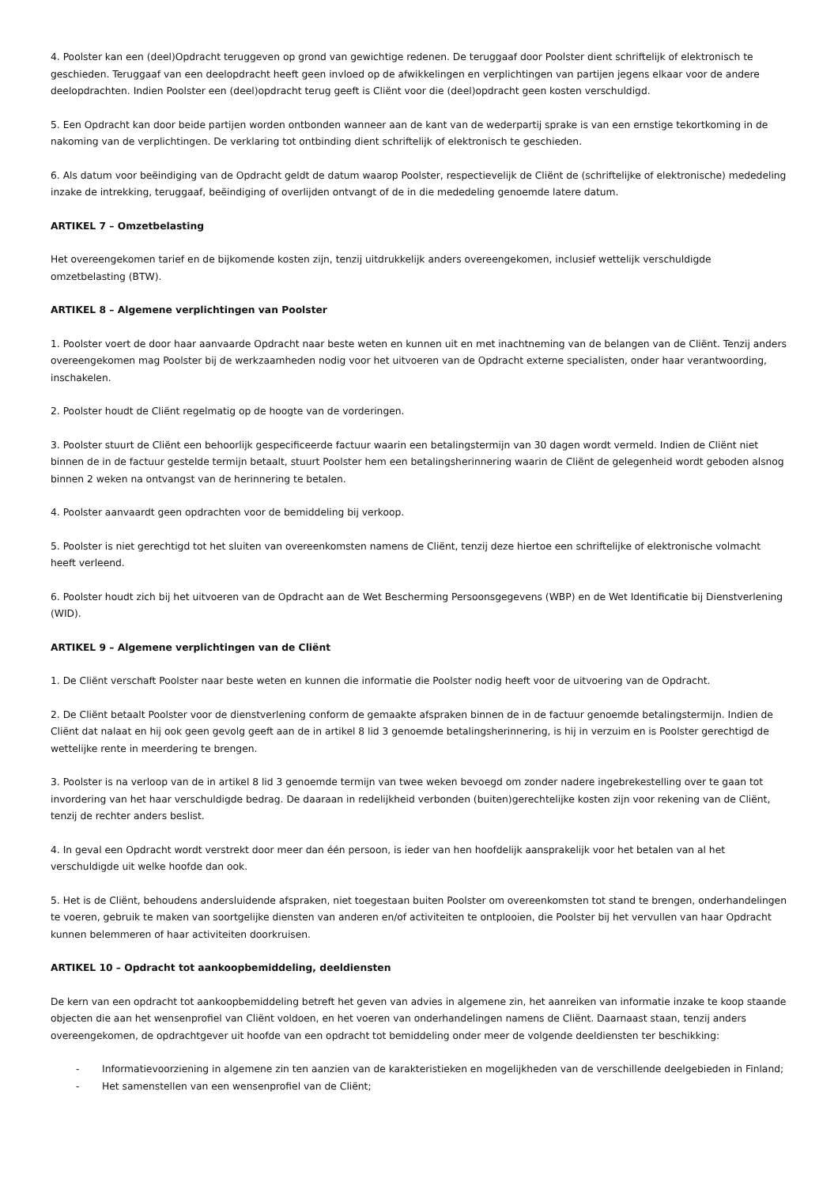4. Poolster kan een (deel)Opdracht teruggeven op grond van gewichtige redenen. De teruggaaf door Poolster dient schriftelijk of elektronisch te geschieden. Teruggaaf van een deelopdracht heeft geen invloed op de afwikkelingen en verplichtingen van partijen jegens elkaar voor de andere deelopdrachten. Indien Poolster een (deel)opdracht terug geeft is Cliënt voor die (deel)opdracht geen kosten verschuldigd.
5. Een Opdracht kan door beide partijen worden ontbonden wanneer aan de kant van de wederpartij sprake is van een ernstige tekortkoming in de nakoming van de verplichtingen. De verklaring tot ontbinding dient schriftelijk of elektronisch te geschieden.
6. Als datum voor beëindiging van de Opdracht geldt de datum waarop Poolster, respectievelijk de Cliënt de (schriftelijke of elektronische) mededeling inzake de intrekking, teruggaaf, beëindiging of overlijden ontvangt of de in die mededeling genoemde latere datum.
ARTIKEL 7 – Omzetbelasting
Het overeengekomen tarief en de bijkomende kosten zijn, tenzij uitdrukkelijk anders overeengekomen, inclusief wettelijk verschuldigde omzetbelasting (BTW).
ARTIKEL 8 – Algemene verplichtingen van Poolster
1. Poolster voert de door haar aanvaarde Opdracht naar beste weten en kunnen uit en met inachtneming van de belangen van de Cliënt. Tenzij anders overeengekomen mag Poolster bij de werkzaamheden nodig voor het uitvoeren van de Opdracht externe specialisten, onder haar verantwoording, inschakelen.
2. Poolster houdt de Cliënt regelmatig op de hoogte van de vorderingen.
3. Poolster stuurt de Cliënt een behoorlijk gespecificeerde factuur waarin een betalingstermijn van 30 dagen wordt vermeld. Indien de Cliënt niet binnen de in de factuur gestelde termijn betaalt, stuurt Poolster hem een betalingsherinnering waarin de Cliënt de gelegenheid wordt geboden alsnog binnen 2 weken na ontvangst van de herinnering te betalen.
4. Poolster aanvaardt geen opdrachten voor de bemiddeling bij verkoop.
5. Poolster is niet gerechtigd tot het sluiten van overeenkomsten namens de Cliënt, tenzij deze hiertoe een schriftelijke of elektronische volmacht heeft verleend.
6. Poolster houdt zich bij het uitvoeren van de Opdracht aan de Wet Bescherming Persoonsgegevens (WBP) en de Wet Identificatie bij Dienstverlening (WID).
ARTIKEL 9 – Algemene verplichtingen van de Cliënt
1. De Cliënt verschaft Poolster naar beste weten en kunnen die informatie die Poolster nodig heeft voor de uitvoering van de Opdracht.
2. De Cliënt betaalt Poolster voor de dienstverlening conform de gemaakte afspraken binnen de in de factuur genoemde betalingstermijn. Indien de Cliënt dat nalaat en hij ook geen gevolg geeft aan de in artikel 8 lid 3 genoemde betalingsherinnering, is hij in verzuim en is Poolster gerechtigd de wettelijke rente in meerdering te brengen.
3. Poolster is na verloop van de in artikel 8 lid 3 genoemde termijn van twee weken bevoegd om zonder nadere ingebrekestelling over te gaan tot invordering van het haar verschuldigde bedrag. De daaraan in redelijkheid verbonden (buiten)gerechtelijke kosten zijn voor rekening van de Cliënt, tenzij de rechter anders beslist.
4. In geval een Opdracht wordt verstrekt door meer dan één persoon, is ieder van hen hoofdelijk aansprakelijk voor het betalen van al het verschuldigde uit welke hoofde dan ook.
5. Het is de Cliënt, behoudens andersluidende afspraken, niet toegestaan buiten Poolster om overeenkomsten tot stand te brengen, onderhandelingen te voeren, gebruik te maken van soortgelijke diensten van anderen en/of activiteiten te ontplooien, die Poolster bij het vervullen van haar Opdracht kunnen belemmeren of haar activiteiten doorkruisen.
ARTIKEL 10 – Opdracht tot aankoopbemiddeling, deeldiensten
De kern van een opdracht tot aankoopbemiddeling betreft het geven van advies in algemene zin, het aanreiken van informatie inzake te koop staande objecten die aan het wensenprofiel van Cliënt voldoen, en het voeren van onderhandelingen namens de Cliënt. Daarnaast staan, tenzij anders overeengekomen, de opdrachtgever uit hoofde van een opdracht tot bemiddeling onder meer de volgende deeldiensten ter beschikking:
- Informatievoorziening in algemene zin ten aanzien van de karakteristieken en mogelijkheden van de verschillende deelgebieden in Finland;
- Het samenstellen van een wensenprofiel van de Cliënt;